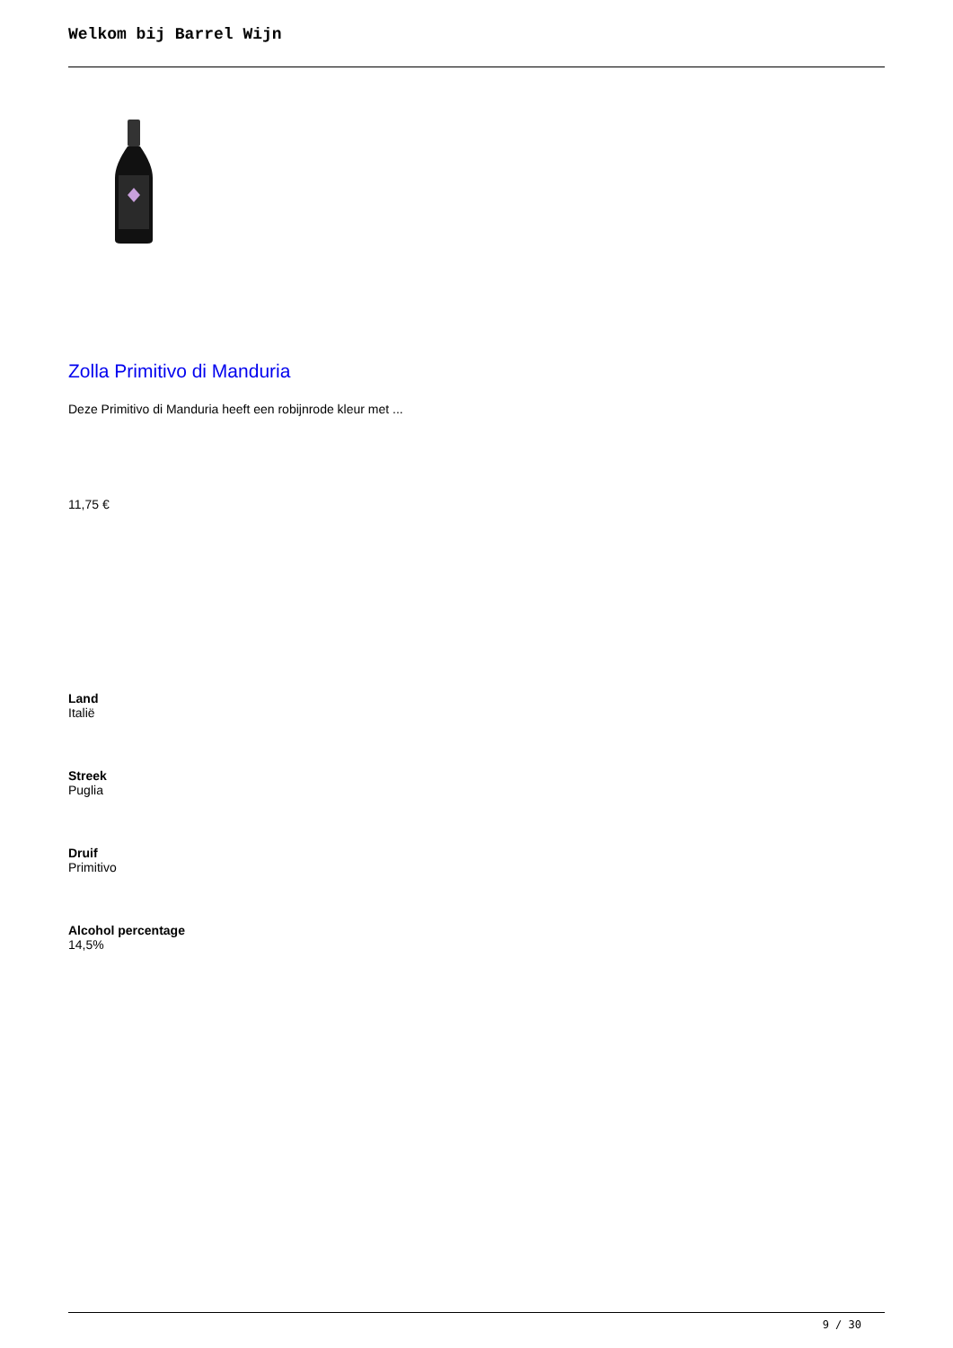Welkom bij Barrel Wijn
Zolla Primitivo di Manduria
Deze Primitivo di Manduria heeft een robijnrode kleur met ...
11,75 €
Land
Italië
Streek
Puglia
Druif
Primitivo
Alcohol percentage
14,5%
9 / 30